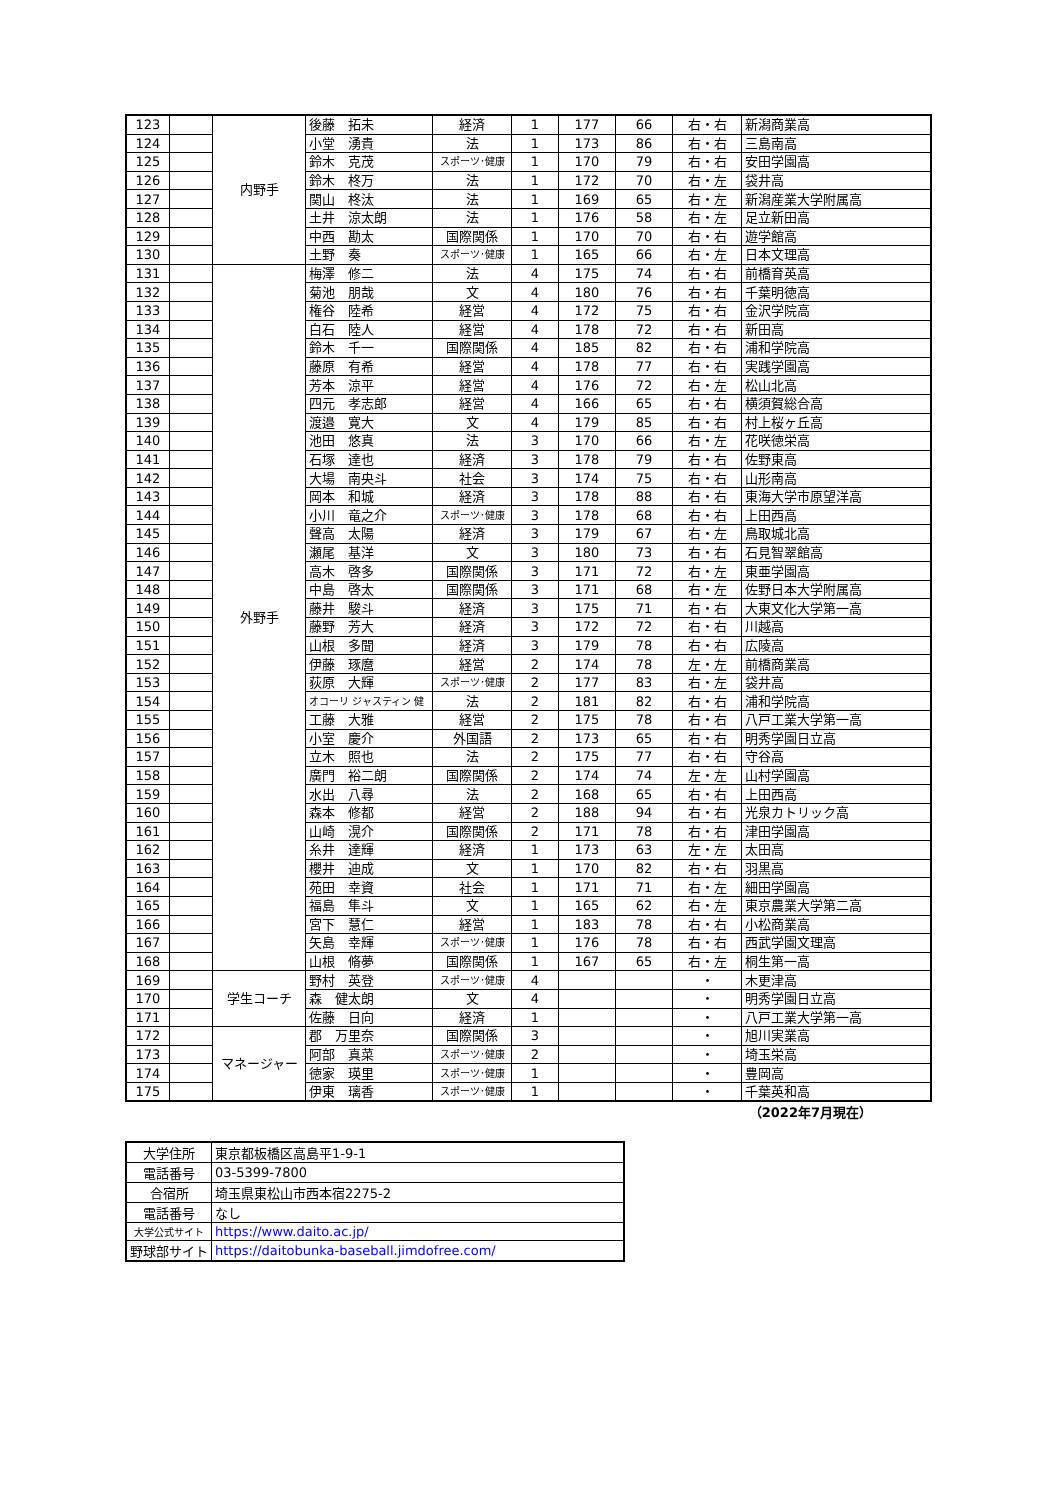| 123 | | 内野手 | 後藤 拓未 | 経済 | 1 | 177 | 66 | 右・右 | 新潟商業高 |
| 124 | | | 小堂 湧貴 | 法 | 1 | 173 | 86 | 右・右 | 三島南高 |
| 125 | | | 鈴木 克茂 | スポーツ･健康 | 1 | 170 | 79 | 右・右 | 安田学園高 |
| 126 | | | 鈴木 柊万 | 法 | 1 | 172 | 70 | 右・左 | 袋井高 |
| 127 | | | 関山 柊汰 | 法 | 1 | 169 | 65 | 右・左 | 新潟産業大学附属高 |
| 128 | | | 土井 涼太朗 | 法 | 1 | 176 | 58 | 右・左 | 足立新田高 |
| 129 | | | 中西 勘太 | 国際関係 | 1 | 170 | 70 | 右・右 | 遊学館高 |
| 130 | | | 土野 奏 | スポーツ･健康 | 1 | 165 | 66 | 右・左 | 日本文理高 |
| 131 | | 外野手 | 梅澤 修二 | 法 | 4 | 175 | 74 | 右・右 | 前橋育英高 |
| 132 | | | 菊池 朋哉 | 文 | 4 | 180 | 76 | 右・右 | 千葉明徳高 |
| 133 | | | 権谷 陸希 | 経営 | 4 | 172 | 75 | 右・右 | 金沢学院高 |
| 134 | | | 白石 陸人 | 経営 | 4 | 178 | 72 | 右・右 | 新田高 |
| 135 | | | 鈴木 千一 | 国際関係 | 4 | 185 | 82 | 右・右 | 浦和学院高 |
| 136 | | | 藤原 有希 | 経営 | 4 | 178 | 77 | 右・右 | 実践学園高 |
| 137 | | | 芳本 涼平 | 経営 | 4 | 176 | 72 | 右・左 | 松山北高 |
| 138 | | | 四元 孝志郎 | 経営 | 4 | 166 | 65 | 右・右 | 横須賀総合高 |
| 139 | | | 渡邉 寛大 | 文 | 4 | 179 | 85 | 右・右 | 村上桜ヶ丘高 |
| 140 | | | 池田 悠真 | 法 | 3 | 170 | 66 | 右・左 | 花咲徳栄高 |
| 141 | | | 石塚 達也 | 経済 | 3 | 178 | 79 | 右・右 | 佐野東高 |
| 142 | | | 大場 南央斗 | 社会 | 3 | 174 | 75 | 右・右 | 山形南高 |
| 143 | | | 岡本 和城 | 経済 | 3 | 178 | 88 | 右・右 | 東海大学市原望洋高 |
| 144 | | | 小川 竜之介 | スポーツ･健康 | 3 | 178 | 68 | 右・右 | 上田西高 |
| 145 | | | 聲高 太陽 | 経済 | 3 | 179 | 67 | 右・左 | 鳥取城北高 |
| 146 | | | 瀬尾 基洋 | 文 | 3 | 180 | 73 | 右・右 | 石見智翠館高 |
| 147 | | | 高木 啓多 | 国際関係 | 3 | 171 | 72 | 右・左 | 東亜学園高 |
| 148 | | | 中島 啓太 | 国際関係 | 3 | 171 | 68 | 右・左 | 佐野日本大学附属高 |
| 149 | | | 藤井 駿斗 | 経済 | 3 | 175 | 71 | 右・右 | 大東文化大学第一高 |
| 150 | | | 藤野 芳大 | 経済 | 3 | 172 | 72 | 右・右 | 川越高 |
| 151 | | | 山根 多聞 | 経済 | 3 | 179 | 78 | 右・右 | 広陵高 |
| 152 | | | 伊藤 琢麿 | 経営 | 2 | 174 | 78 | 左・左 | 前橋商業高 |
| 153 | | | 荻原 大輝 | スポーツ･健康 | 2 | 177 | 83 | 右・左 | 袋井高 |
| 154 | | | オコーリ ジャスティン 健 | 法 | 2 | 181 | 82 | 右・右 | 浦和学院高 |
| 155 | | | 工藤 大雅 | 経営 | 2 | 175 | 78 | 右・右 | 八戸工業大学第一高 |
| 156 | | | 小室 慶介 | 外国語 | 2 | 173 | 65 | 右・右 | 明秀学園日立高 |
| 157 | | | 立木 照也 | 法 | 2 | 175 | 77 | 右・右 | 守谷高 |
| 158 | | | 廣門 裕二朗 | 国際関係 | 2 | 174 | 74 | 左・左 | 山村学園高 |
| 159 | | | 水出 八尋 | 法 | 2 | 168 | 65 | 右・右 | 上田西高 |
| 160 | | | 森本 修都 | 経営 | 2 | 188 | 94 | 右・右 | 光泉カトリック高 |
| 161 | | | 山崎 滉介 | 国際関係 | 2 | 171 | 78 | 右・右 | 津田学園高 |
| 162 | | | 糸井 達輝 | 経済 | 1 | 173 | 63 | 左・左 | 太田高 |
| 163 | | | 櫻井 迪成 | 文 | 1 | 170 | 82 | 右・右 | 羽黒高 |
| 164 | | | 苑田 幸資 | 社会 | 1 | 171 | 71 | 右・左 | 細田学園高 |
| 165 | | | 福島 隼斗 | 文 | 1 | 165 | 62 | 右・左 | 東京農業大学第二高 |
| 166 | | | 宮下 慧仁 | 経営 | 1 | 183 | 78 | 右・右 | 小松商業高 |
| 167 | | | 矢島 幸輝 | スポーツ･健康 | 1 | 176 | 78 | 右・右 | 西武学園文理高 |
| 168 | | | 山根 脩夢 | 国際関係 | 1 | 167 | 65 | 右・左 | 桐生第一高 |
| 169 | | 学生コーチ | 野村 英登 | スポーツ･健康 | 4 | | | ・ | 木更津高 |
| 170 | | | 森 健太朗 | 文 | 4 | | | ・ | 明秀学園日立高 |
| 171 | | | 佐藤 日向 | 経済 | 1 | | | ・ | 八戸工業大学第一高 |
| 172 | | マネージャー | 郡 万里奈 | 国際関係 | 3 | | | ・ | 旭川実業高 |
| 173 | | | 阿部 真菜 | スポーツ･健康 | 2 | | | ・ | 埼玉栄高 |
| 174 | | | 徳家 瑛里 | スポーツ･健康 | 1 | | | ・ | 豊岡高 |
| 175 | | | 伊東 璃香 | スポーツ･健康 | 1 | | | ・ | 千葉英和高 |
（2022年7月現在）
| 大学住所 | 東京都板橋区高島平1-9-1 |
| 電話番号 | 03-5399-7800 |
| 合宿所 | 埼玉県東松山市西本宿2275-2 |
| 電話番号 | なし |
| 大学公式サイト | https://www.daito.ac.jp/ |
| 野球部サイト | https://daitobunka-baseball.jimdofree.com/ |